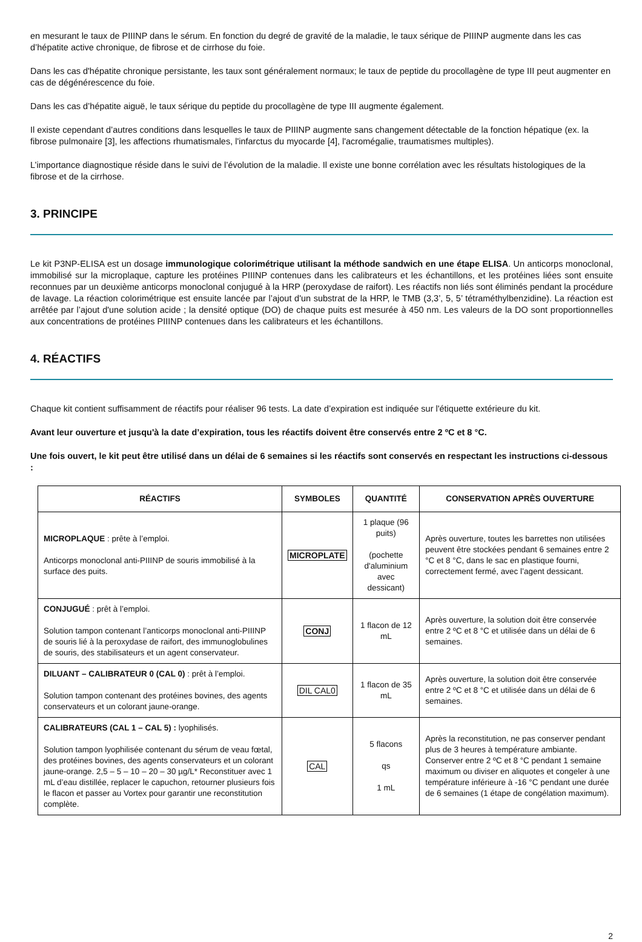en mesurant le taux de PIIINP dans le sérum. En fonction du degré de gravité de la maladie, le taux sérique de PIIINP augmente dans les cas d’hépatite active chronique, de fibrose et de cirrhose du foie.
Dans les cas d'hépatite chronique persistante, les taux sont généralement normaux; le taux de peptide du procollagène de type III peut augmenter en cas de dégénérescence du foie.
Dans les cas d’hépatite aiguë, le taux sérique du peptide du procollagène de type III augmente également.
Il existe cependant d’autres conditions dans lesquelles le taux de PIIINP augmente sans changement détectable de la fonction hépatique (ex. la fibrose pulmonaire [3], les affections rhumatismales, l'infarctus du myocarde [4], l'acromégalie, traumatismes multiples).
L’importance diagnostique réside dans le suivi de l’évolution de la maladie. Il existe une bonne corrélation avec les résultats histologiques de la fibrose et de la cirrhose.
3. PRINCIPE
Le kit P3NP-ELISA est un dosage immunologique colorimétrique utilisant la méthode sandwich en une étape ELISA. Un anticorps monoclonal, immobilisé sur la microplaque, capture les protéines PIIINP contenues dans les calibrateurs et les échantillons, et les protéines liées sont ensuite reconnues par un deuxième anticorps monoclonal conjugué à la HRP (peroxydase de raifort). Les réactifs non liés sont éliminés pendant la procédure de lavage. La réaction colorimétrique est ensuite lancée par l’ajout d'un substrat de la HRP, le TMB (3,3’, 5, 5’ tétraméthylbenzidine). La réaction est arrêtée par l’ajout d'une solution acide ; la densité optique (DO) de chaque puits est mesurée à 450 nm. Les valeurs de la DO sont proportionnelles aux concentrations de protéines PIIINP contenues dans les calibrateurs et les échantillons.
4. RÉACTIFS
Chaque kit contient suffisamment de réactifs pour réaliser 96 tests. La date d’expiration est indiquée sur l'étiquette extérieure du kit.
Avant leur ouverture et jusqu'à la date d’expiration, tous les réactifs doivent être conservés entre 2 ºC et 8 °C.
Une fois ouvert, le kit peut être utilisé dans un délai de 6 semaines si les réactifs sont conservés en respectant les instructions ci-dessous :
| RÉACTIFS | SYMBOLES | QUANTITÉ | CONSERVATION APRÈS OUVERTURE |
| --- | --- | --- | --- |
| MICROPLAQUE : prête à l’emploi. Anticorps monoclonal anti-PIIINP de souris immobilisé à la surface des puits. | MICROPLATE | 1 plaque (96 puits) (pochette d'aluminium avec dessicant) | Après ouverture, toutes les barrettes non utilisées peuvent être stockées pendant 6 semaines entre 2 °C et 8 °C, dans le sac en plastique fourni, correctement fermé, avec l’agent dessicant. |
| CONJUGUÉ : prêt à l’emploi. Solution tampon contenant l’anticorps monoclonal anti-PIIINP de souris lié à la peroxydase de raifort, des immunoglobulines de souris, des stabilisateurs et un agent conservateur. | CONJ | 1 flacon de 12 mL | Après ouverture, la solution doit être conservée entre 2 ºC et 8 °C et utilisée dans un délai de 6 semaines. |
| DILUANT – CALIBRATEUR 0 (CAL 0) : prêt à l’emploi. Solution tampon contenant des protéines bovines, des agents conservateurs et un colorant jaune-orange. | DIL CAL0 | 1 flacon de 35 mL | Après ouverture, la solution doit être conservée entre 2 ºC et 8 °C et utilisée dans un délai de 6 semaines. |
| CALIBRATEURS (CAL 1 – CAL 5) : lyophilisés. Solution tampon lyophilisée contenant du sérum de veau fœtal, des protéines bovines, des agents conservateurs et un colorant jaune-orange. 2,5 – 5 – 10 – 20 – 30 µg/L* Reconstituer avec 1 mL d’eau distillée, replacer le capuchon, retourner plusieurs fois le flacon et passer au Vortex pour garantir une reconstitution complète. | CAL | 5 flacons qs 1 mL | Après la reconstitution, ne pas conserver pendant plus de 3 heures à température ambiante. Conserver entre 2 ºC et 8 °C pendant 1 semaine maximum ou diviser en aliquotes et congeler à une température inférieure à -16 °C pendant une durée de 6 semaines (1 étape de congélation maximum). |
2